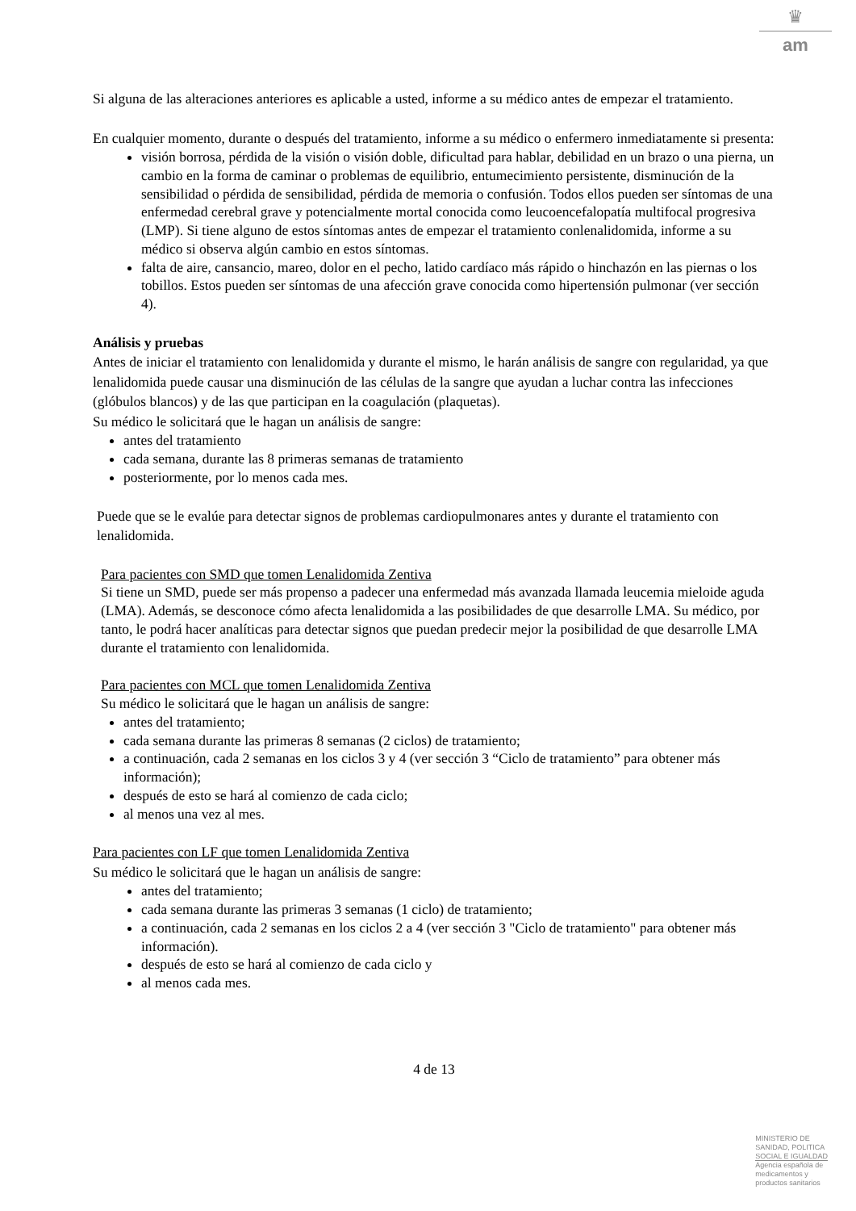♛
am
Si alguna de las alteraciones anteriores es aplicable a usted, informe a su médico antes de empezar el tratamiento.
En cualquier momento, durante o después del tratamiento, informe a su médico o enfermero inmediatamente si presenta:
visión borrosa, pérdida de la visión o visión doble, dificultad para hablar, debilidad en un brazo o una pierna, un cambio en la forma de caminar o problemas de equilibrio, entumecimiento persistente, disminución de la sensibilidad o pérdida de sensibilidad, pérdida de memoria o confusión. Todos ellos pueden ser síntomas de una enfermedad cerebral grave y potencialmente mortal conocida como leucoencefalopatía multifocal progresiva (LMP). Si tiene alguno de estos síntomas antes de empezar el tratamiento conlenalidomida, informe a su médico si observa algún cambio en estos síntomas.
falta de aire, cansancio, mareo, dolor en el pecho, latido cardíaco más rápido o hinchazón en las piernas o los tobillos. Estos pueden ser síntomas de una afección grave conocida como hipertensión pulmonar (ver sección 4).
Análisis y pruebas
Antes de iniciar el tratamiento con lenalidomida y durante el mismo, le harán análisis de sangre con regularidad, ya que lenalidomida puede causar una disminución de las células de la sangre que ayudan a luchar contra las infecciones (glóbulos blancos) y de las que participan en la coagulación (plaquetas).
Su médico le solicitará que le hagan un análisis de sangre:
antes del tratamiento
cada semana, durante las 8 primeras semanas de tratamiento
posteriormente, por lo menos cada mes.
Puede que se le evalúe para detectar signos de problemas cardiopulmonares antes y durante el tratamiento con lenalidomida.
Para pacientes con SMD que tomen Lenalidomida Zentiva
Si tiene un SMD, puede ser más propenso a padecer una enfermedad más avanzada llamada leucemia mieloide aguda (LMA). Además, se desconoce cómo afecta lenalidomida a las posibilidades de que desarrolle LMA. Su médico, por tanto, le podrá hacer analíticas para detectar signos que puedan predecir mejor la posibilidad de que desarrolle LMA durante el tratamiento con lenalidomida.
Para pacientes con MCL que tomen Lenalidomida Zentiva
Su médico le solicitará que le hagan un análisis de sangre:
antes del tratamiento;
cada semana durante las primeras 8 semanas (2 ciclos) de tratamiento;
a continuación, cada 2 semanas en los ciclos 3 y 4 (ver sección 3 “Ciclo de tratamiento” para obtener más información);
después de esto se hará al comienzo de cada ciclo;
al menos una vez al mes.
Para pacientes con LF que tomen Lenalidomida Zentiva
Su médico le solicitará que le hagan un análisis de sangre:
antes del tratamiento;
cada semana durante las primeras 3 semanas (1 ciclo) de tratamiento;
a continuación, cada 2 semanas en los ciclos 2 a 4 (ver sección 3 "Ciclo de tratamiento" para obtener más información).
después de esto se hará al comienzo de cada ciclo y
al menos cada mes.
4 de 13
MINISTERIO DE
SANIDAD, POLITICA
SOCIAL E IGUALDAD
Agencia española de
medicamentos y
productos sanitarios